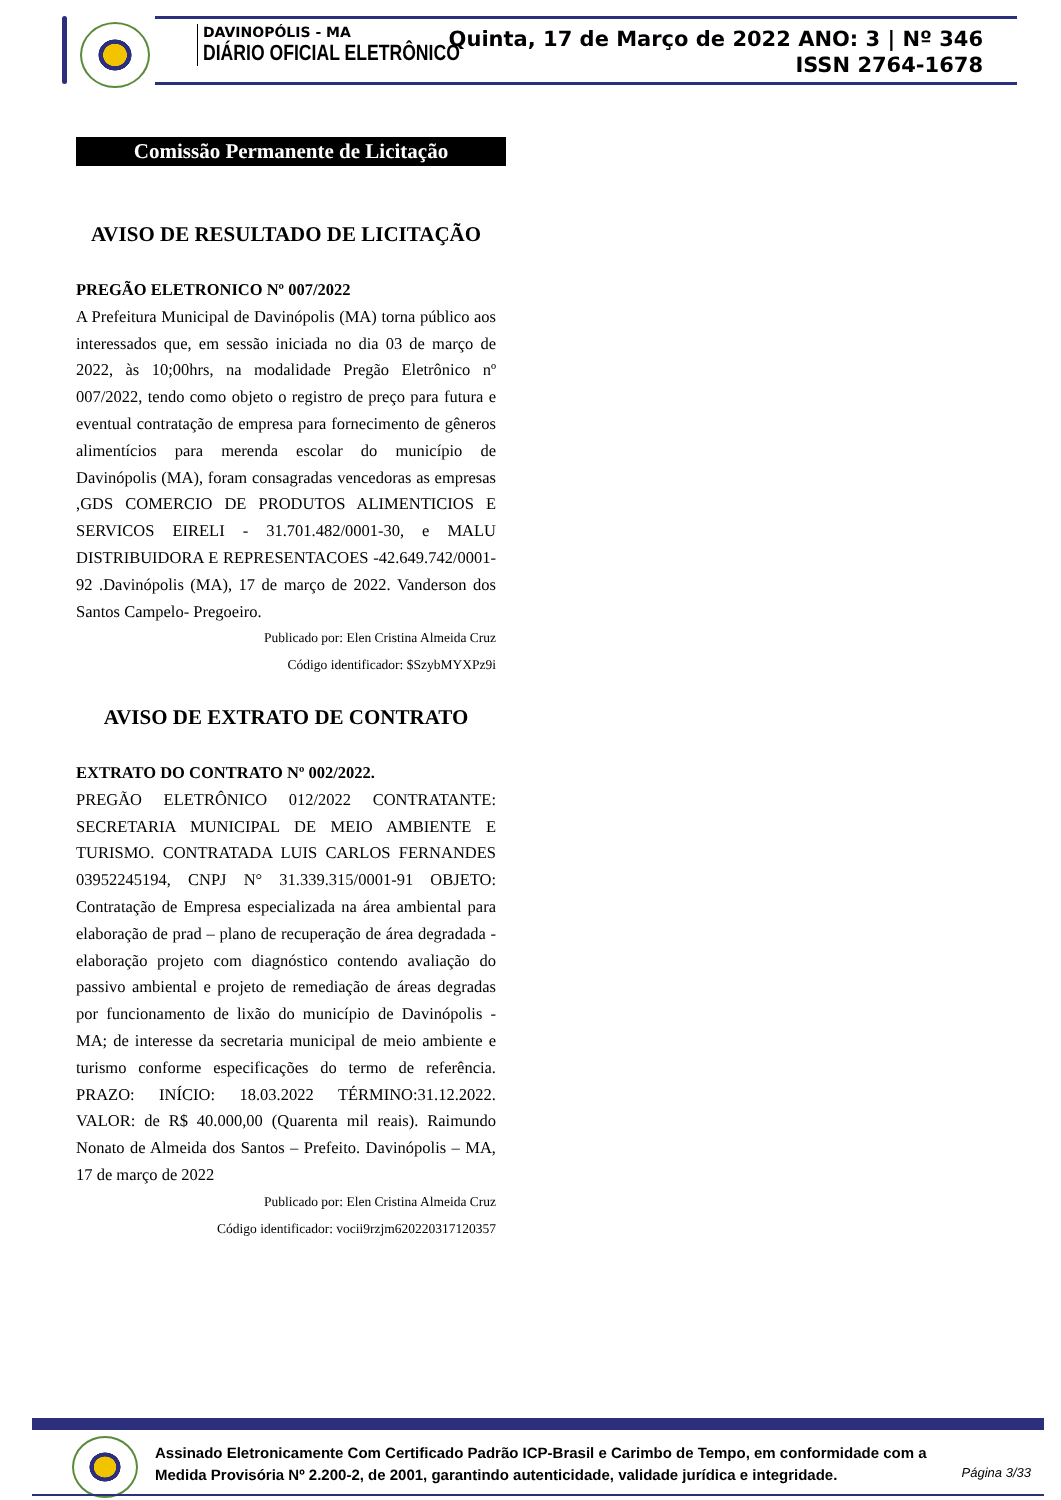DAVINOPÓLIS - MA
DIÁRIO OFICIAL ELETRÔNICO
Quinta, 17 de Março de 2022 ANO: 3 | Nº 346
ISSN 2764-1678
Comissão Permanente de Licitação
AVISO DE RESULTADO DE LICITAÇÃO
PREGÃO ELETRONICO Nº 007/2022
A Prefeitura Municipal de Davinópolis (MA) torna público aos interessados que, em sessão iniciada no dia 03 de março de 2022, às 10;00hrs, na modalidade Pregão Eletrônico nº 007/2022, tendo como objeto o registro de preço para futura e eventual contratação de empresa para fornecimento de gêneros alimentícios para merenda escolar do município de Davinópolis (MA), foram consagradas vencedoras as empresas ,GDS COMERCIO DE PRODUTOS ALIMENTICIOS E SERVICOS EIRELI - 31.701.482/0001-30, e MALU DISTRIBUIDORA E REPRESENTACOES -42.649.742/0001-92 .Davinópolis (MA), 17 de março de 2022. Vanderson dos Santos Campelo- Pregoeiro.
Publicado por: Elen Cristina Almeida Cruz
Código identificador: $SzybMYXPz9i
AVISO DE EXTRATO DE CONTRATO
EXTRATO DO CONTRATO Nº 002/2022.
PREGÃO ELETRÔNICO 012/2022 CONTRATANTE: SECRETARIA MUNICIPAL DE MEIO AMBIENTE E TURISMO. CONTRATADA LUIS CARLOS FERNANDES 03952245194, CNPJ N° 31.339.315/0001-91 OBJETO: Contratação de Empresa especializada na área ambiental para elaboração de prad – plano de recuperação de área degradada - elaboração projeto com diagnóstico contendo avaliação do passivo ambiental e projeto de remediação de áreas degradas por funcionamento de lixão do município de Davinópolis - MA; de interesse da secretaria municipal de meio ambiente e turismo conforme especificações do termo de referência. PRAZO: INÍCIO: 18.03.2022 TÉRMINO:31.12.2022. VALOR: de R$ 40.000,00 (Quarenta mil reais). Raimundo Nonato de Almeida dos Santos – Prefeito. Davinópolis – MA, 17 de março de 2022
Publicado por: Elen Cristina Almeida Cruz
Código identificador: vocii9rzjm620220317120357
Assinado Eletronicamente Com Certificado Padrão ICP-Brasil e Carimbo de Tempo, em conformidade com a
Medida Provisória Nº 2.200-2, de 2001, garantindo autenticidade, validade jurídica e integridade.
Página 3/33